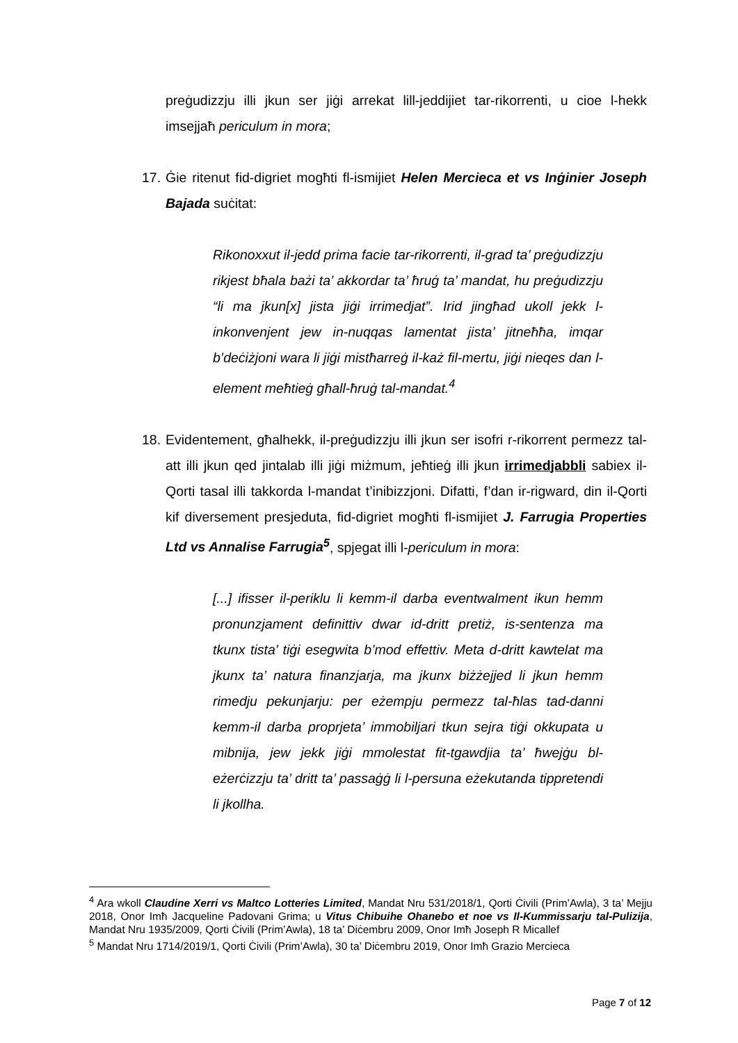preġudizzju illi jkun ser jiġi arrekat lill-jeddijiet tar-rikorrenti, u cioe l-hekk imsejjaħ periculum in mora;
17. Ġie ritenut fid-digriet mogħti fl-ismijiet Helen Mercieca et vs Inġinier Joseph Bajada suċitat:
Rikonoxxut il-jedd prima facie tar-rikorrenti, il-grad ta’ preġudizzju rikjest bħala bażi ta’ akkordar ta’ ħruġ ta’ mandat, hu preġudizzju “li ma jkun[x] jista jiġi irrimedjat”. Irid jingħad ukoll jekk l-inkonvenjent jew in-nuqqas lamentat jista’ jitneħħa, imqar b’deċiżjoni wara li jiġi mistħarreġ il-każ fil-mertu, jiġi nieqes dan l-element meħtieġ għall-ħruġ tal-mandat.<sup>4</sup>
18. Evidentement, għalhekk, il-preġudizzju illi jkun ser isofri r-rikorrent permezz tal-att illi jkun qed jintalab illi jiġi miżmum, jeħtieġ illi jkun irrimedjabbli sabiex il-Qorti tasal illi takkorda l-mandat t’inibizzjoni. Difatti, f’dan ir-rigward, din il-Qorti kif diversement presjeduta, fid-digriet mogħti fl-ismijiet J. Farrugia Properties Ltd vs Annalise Farrugia<sup>5</sup>, spjegat illi l-periculum in mora:
[...] ifisser il-periklu li kemm-il darba eventwalment ikun hemm pronunzjament definittiv dwar id-dritt pretiż, is-sentenza ma tkunx tista’ tiġi esegwita b’mod effettiv. Meta d-dritt kawtelat ma jkunx ta’ natura finanzjarja, ma jkunx biżżejjed li jkun hemm rimedju pekunjarju: per eżempju permezz tal-ħlas tad-danni kemm-il darba proprjeta’ immobiljari tkun sejra tiġi okkupata u mibnija, jew jekk jiġi mmolestat fit-tgawdjia ta’ ħwejġu bl-eżerċizzju ta’ dritt ta’ passaġġ li l-persuna eżekutanda tippretendi li jkollha.
<sup>4</sup> Ara wkoll Claudine Xerri vs Maltco Lotteries Limited, Mandat Nru 531/2018/1, Qorti Ċivili (Prim’Awla), 3 ta’ Mejju 2018, Onor Imħ Jacqueline Padovani Grima; u Vitus Chibuihe Ohanebo et noe vs Il-Kummissarju tal-Pulizija, Mandat Nru 1935/2009, Qorti Ċivili (Prim’Awla), 18 ta’ Diċembru 2009, Onor Imħ Joseph R Micallef
<sup>5</sup> Mandat Nru 1714/2019/1, Qorti Ċivili (Prim’Awla), 30 ta’ Diċembru 2019, Onor Imħ Grazio Mercieca
Page 7 of 12